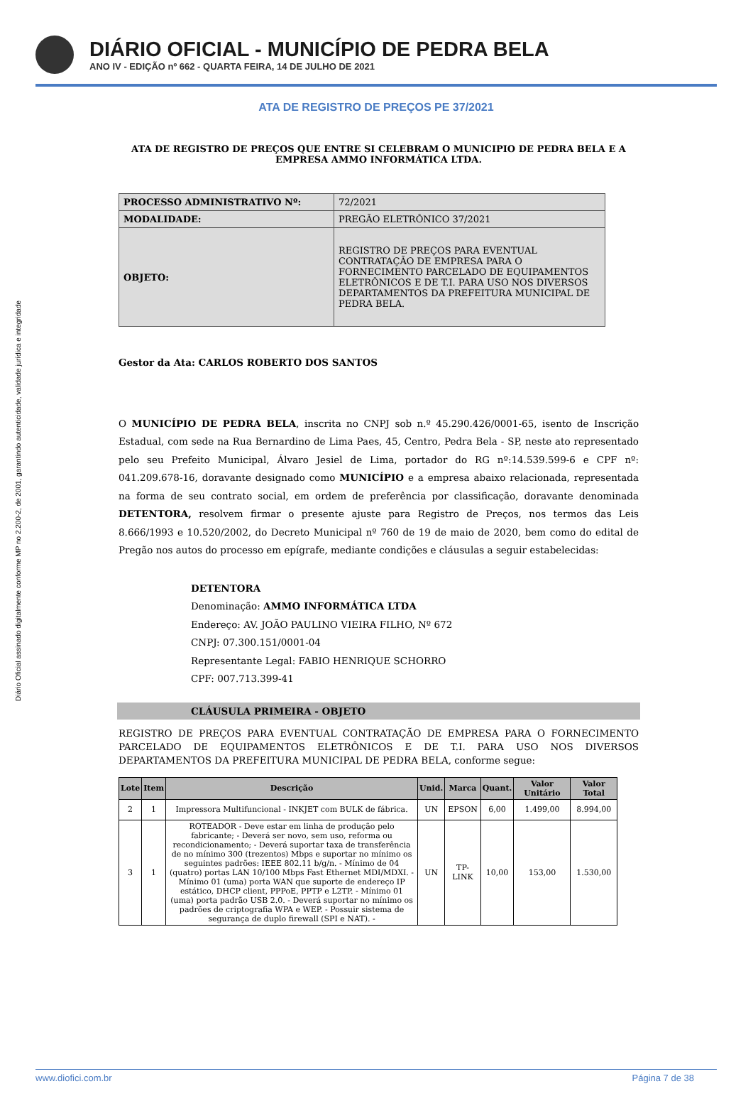Diário Oficial assinado digitalmente conforme MP no 2.200-2, de 2001, garantindo autenticidade, validade jurídica e integridade
DIÁRIO OFICIAL - MUNICÍPIO DE PEDRA BELA
ANO IV - EDIÇÃO nº 662 - QUARTA FEIRA, 14 DE JULHO DE 2021
ATA DE REGISTRO DE PREÇOS PE 37/2021
ATA DE REGISTRO DE PREÇOS QUE ENTRE SI CELEBRAM O MUNICIPIO DE PEDRA BELA E A EMPRESA AMMO INFORMÁTICA LTDA.
| PROCESSO ADMINISTRATIVO Nº: | 72/2021 |
| MODALIDADE: | PREGÃO ELETRÔNICO 37/2021 |
| OBJETO: | REGISTRO DE PREÇOS PARA EVENTUAL CONTRATAÇÃO DE EMPRESA PARA O FORNECIMENTO PARCELADO DE EQUIPAMENTOS ELETRÔNICOS E DE T.I. PARA USO NOS DIVERSOS DEPARTAMENTOS DA PREFEITURA MUNICIPAL DE PEDRA BELA. |
Gestor da Ata: CARLOS ROBERTO DOS SANTOS
O MUNICÍPIO DE PEDRA BELA, inscrita no CNPJ sob n.º 45.290.426/0001-65, isento de Inscrição Estadual, com sede na Rua Bernardino de Lima Paes, 45, Centro, Pedra Bela - SP, neste ato representado pelo seu Prefeito Municipal, Álvaro Jesiel de Lima, portador do RG nº:14.539.599-6 e CPF nº: 041.209.678-16, doravante designado como MUNICÍPIO e a empresa abaixo relacionada, representada na forma de seu contrato social, em ordem de preferência por classificação, doravante denominada DETENTORA, resolvem firmar o presente ajuste para Registro de Preços, nos termos das Leis 8.666/1993 e 10.520/2002, do Decreto Municipal nº 760 de 19 de maio de 2020, bem como do edital de Pregão nos autos do processo em epígrafe, mediante condições e cláusulas a seguir estabelecidas:
DETENTORA
Denominação: AMMO INFORMÁTICA LTDA
Endereço: AV. JOÃO PAULINO VIEIRA FILHO, Nº 672
CNPJ: 07.300.151/0001-04
Representante Legal: FABIO HENRIQUE SCHORRO
CPF: 007.713.399-41
CLÁUSULA PRIMEIRA - OBJETO
REGISTRO DE PREÇOS PARA EVENTUAL CONTRATAÇÃO DE EMPRESA PARA O FORNECIMENTO PARCELADO DE EQUIPAMENTOS ELETRÔNICOS E DE T.I. PARA USO NOS DIVERSOS DEPARTAMENTOS DA PREFEITURA MUNICIPAL DE PEDRA BELA, conforme segue:
| Lote | Item | Descrição | Unid. | Marca | Quant. | Valor Unitário | Valor Total |
| --- | --- | --- | --- | --- | --- | --- | --- |
| 2 | 1 | Impressora Multifuncional - INKJET com BULK de fábrica. | UN | EPSON | 6,00 | 1.499,00 | 8.994,00 |
| 3 | 1 | ROTEADOR - Deve estar em linha de produção pelo fabricante; - Deverá ser novo, sem uso, reforma ou recondicionamento; - Deverá suportar taxa de transferência de no mínimo 300 (trezentos) Mbps e suportar no mínimo os seguintes padrões: IEEE 802.11 b/g/n. - Mínimo de 04 (quatro) portas LAN 10/100 Mbps Fast Ethernet MDI/MDXI. - Mínimo 01 (uma) porta WAN que suporte de endereço IP estático, DHCP client, PPPoE, PPTP e L2TP. - Mínimo 01 (uma) porta padrão USB 2.0. - Deverá suportar no mínimo os padrões de criptografia WPA e WEP. - Possuir sistema de segurança de duplo firewall (SPI e NAT). - | UN | TP-LINK | 10,00 | 153,00 | 1.530,00 |
www.diofici.com.br Página 7 de 38